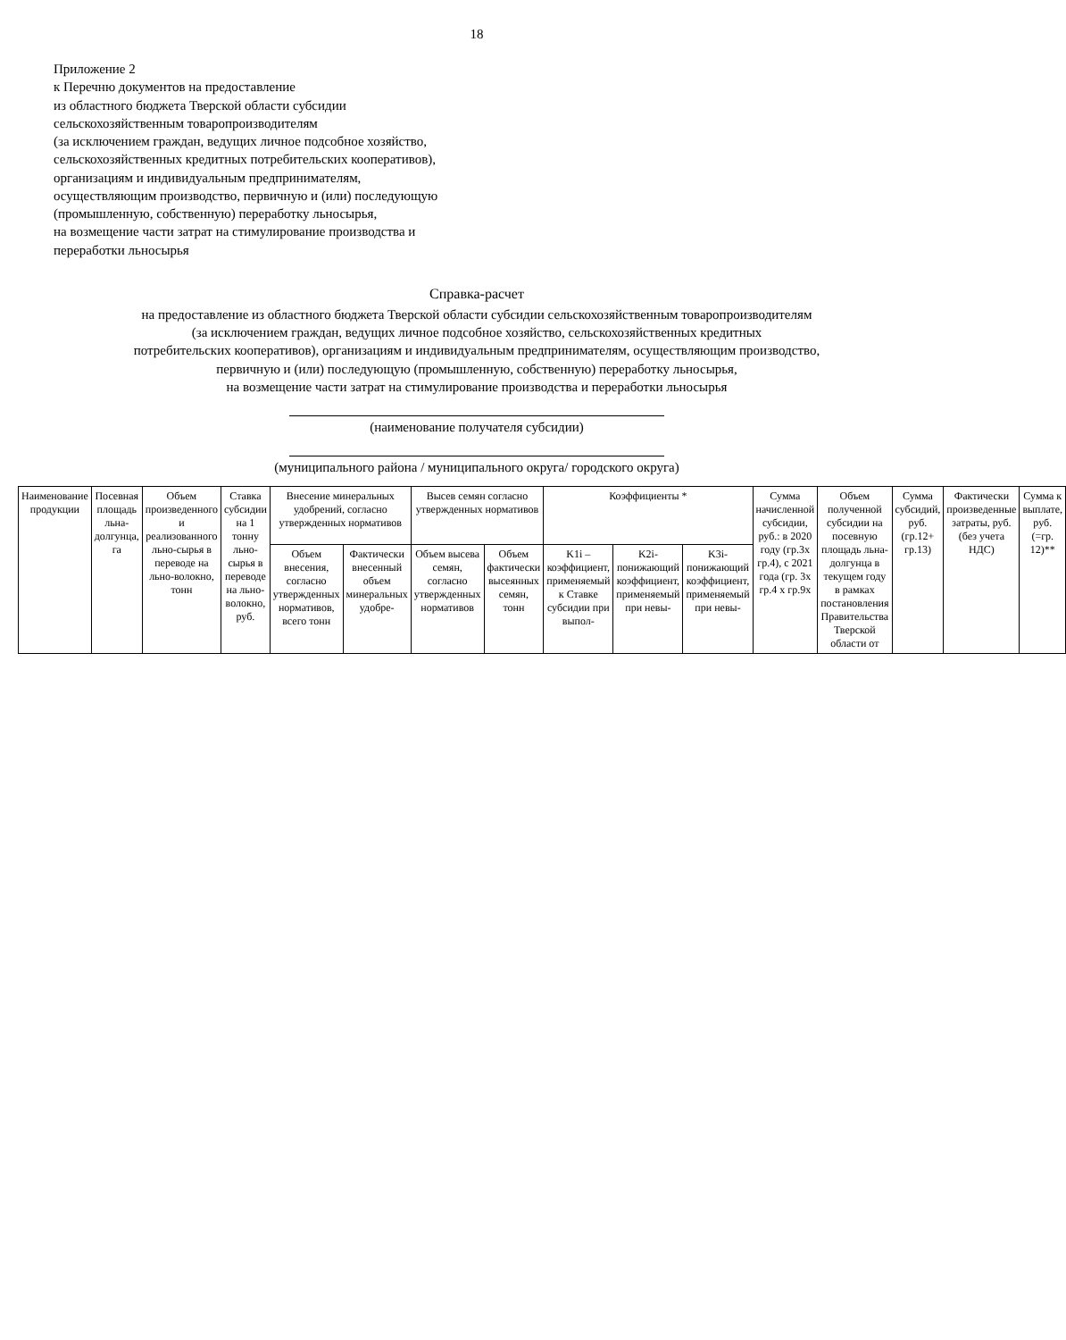18
Приложение 2
к Перечню документов на предоставление
из областного бюджета Тверской области субсидии
сельскохозяйственным товаропроизводителям
(за исключением граждан, ведущих личное подсобное хозяйство,
сельскохозяйственных кредитных потребительских кооперативов),
организациям и индивидуальным предпринимателям,
осуществляющим производство, первичную и (или) последующую
(промышленную, собственную) переработку льносырья,
на возмещение части затрат на стимулирование производства и
переработки льносырья
Справка-расчет
на предоставление из областного бюджета Тверской области субсидии сельскохозяйственным товаропроизводителям
(за исключением граждан, ведущих личное подсобное хозяйство, сельскохозяйственных кредитных
потребительских кооперативов), организациям и индивидуальным предпринимателям, осуществляющим производство,
первичную и (или) последующую (промышленную, собственную) переработку льносырья,
на возмещение части затрат на стимулирование производства и переработки льносырья
(наименование получателя субсидии)
(муниципального района / муниципального округа/ городского округа)
| Наименование продукции | Посевная площадь льна-долгунца, га | Объем произведенного и реализованного льно-сырья в переводе на льно-волокно, тонн | Ставка субсидии на 1 тонну льно-сырья в переводе на льно-волокно, руб. | Внесение минеральных удобрений, согласно утвержденных нормативов | | Высев семян согласно утвержденных нормативов | | Коэффициенты * | | | Сумма начисленной субсидии, руб.: в 2020 году (гр.3х гр.4), с 2021 года (гр. 3х гр.4 х гр.9х | Объем полученной субсидии на посевную площадь льна-долгунца в текущем году в рамках постановления Правительства Тверской области от | Сумма субсидий, руб. (гр.12+ гр.13) | Фактически произведенные затраты, руб. (без учета НДС) | Сумма к выплате, руб.(=гр. 12)** |
| --- | --- | --- | --- | --- | --- | --- | --- | --- | --- | --- | --- | --- | --- | --- | --- |
| | | | | Объем внесения, согласно утвержденных нормативов, всего тонн | Фактически внесенный объем минеральных удобре- | Объем высева семян, согласно утвержденных нормативов | Объем фактически высеянных семян, тонн | K1i – коэффициент, применяемый к Ставке субсидии при выпол- | K2i- понижающий коэффициент, применяемый при невы- | K3i- понижающий коэффициент, применяемый при невы- | | | | | |